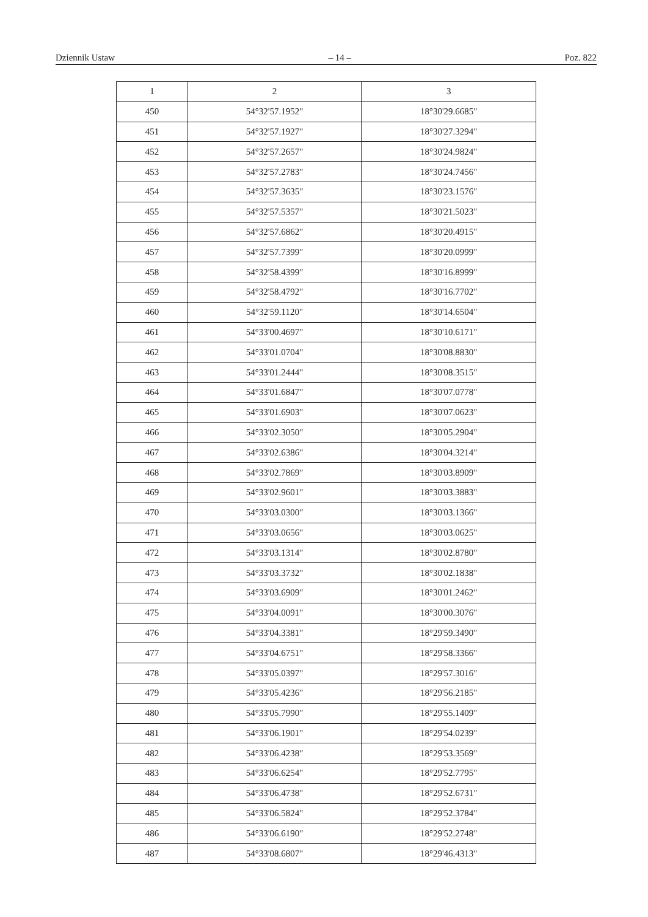Dziennik Ustaw – 14 – Poz. 822
| 1 | 2 | 3 |
| --- | --- | --- |
| 450 | 54°32'57.1952" | 18°30'29.6685" |
| 451 | 54°32'57.1927" | 18°30'27.3294" |
| 452 | 54°32'57.2657" | 18°30'24.9824" |
| 453 | 54°32'57.2783" | 18°30'24.7456" |
| 454 | 54°32'57.3635" | 18°30'23.1576" |
| 455 | 54°32'57.5357" | 18°30'21.5023" |
| 456 | 54°32'57.6862" | 18°30'20.4915" |
| 457 | 54°32'57.7399" | 18°30'20.0999" |
| 458 | 54°32'58.4399" | 18°30'16.8999" |
| 459 | 54°32'58.4792" | 18°30'16.7702" |
| 460 | 54°32'59.1120" | 18°30'14.6504" |
| 461 | 54°33'00.4697" | 18°30'10.6171" |
| 462 | 54°33'01.0704" | 18°30'08.8830" |
| 463 | 54°33'01.2444" | 18°30'08.3515" |
| 464 | 54°33'01.6847" | 18°30'07.0778" |
| 465 | 54°33'01.6903" | 18°30'07.0623" |
| 466 | 54°33'02.3050" | 18°30'05.2904" |
| 467 | 54°33'02.6386" | 18°30'04.3214" |
| 468 | 54°33'02.7869" | 18°30'03.8909" |
| 469 | 54°33'02.9601" | 18°30'03.3883" |
| 470 | 54°33'03.0300" | 18°30'03.1366" |
| 471 | 54°33'03.0656" | 18°30'03.0625" |
| 472 | 54°33'03.1314" | 18°30'02.8780" |
| 473 | 54°33'03.3732" | 18°30'02.1838" |
| 474 | 54°33'03.6909" | 18°30'01.2462" |
| 475 | 54°33'04.0091" | 18°30'00.3076" |
| 476 | 54°33'04.3381" | 18°29'59.3490" |
| 477 | 54°33'04.6751" | 18°29'58.3366" |
| 478 | 54°33'05.0397" | 18°29'57.3016" |
| 479 | 54°33'05.4236" | 18°29'56.2185" |
| 480 | 54°33'05.7990" | 18°29'55.1409" |
| 481 | 54°33'06.1901" | 18°29'54.0239" |
| 482 | 54°33'06.4238" | 18°29'53.3569" |
| 483 | 54°33'06.6254" | 18°29'52.7795" |
| 484 | 54°33'06.4738" | 18°29'52.6731" |
| 485 | 54°33'06.5824" | 18°29'52.3784" |
| 486 | 54°33'06.6190" | 18°29'52.2748" |
| 487 | 54°33'08.6807" | 18°29'46.4313" |